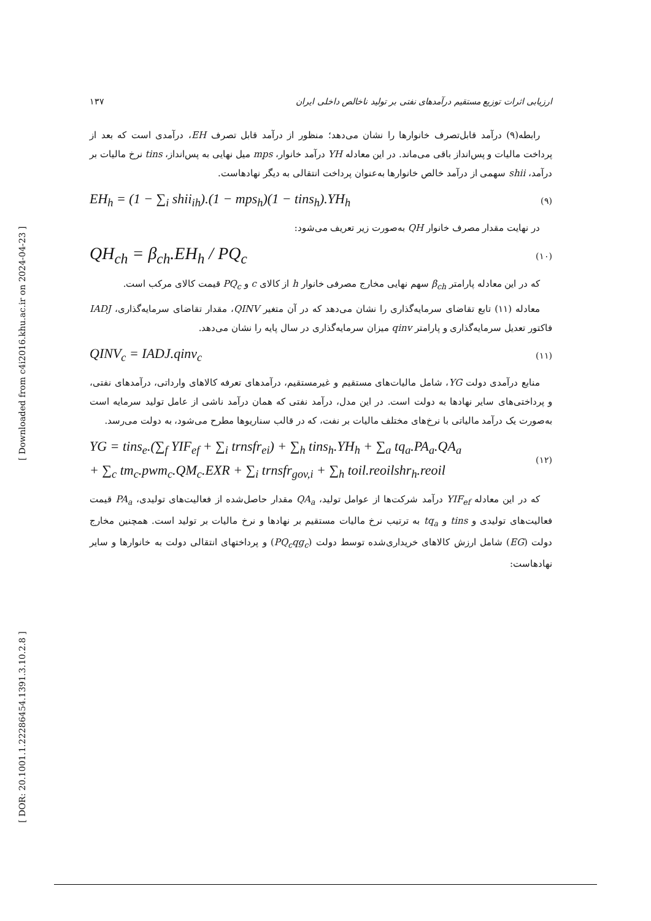[ Downloaded from c4i2016.khu.ac.ir on 2024-04-23 ]
[ DOR: 20.1001.1.22286454.1391.3.10.2.8 ]
ارزیابی اثرات توزیع مستقیم درآمدهای نفتی بر تولید ناخالص داخلی ایران ۱۳۷
رابطه(۹) درآمد قابل‌تصرف خانوارها را نشان می‌دهد؛ منظور از درآمد قابل تصرف EH، درآمدی است که بعد از پرداخت مالیات و پس‌انداز باقی می‌ماند. در این معادله YH درآمد خانوار، mps میل نهایی به پس‌انداز، tins نرخ مالیات بر درآمد، shii سهمی از درآمد خالص خانوارها به‌عنوان پرداخت انتقالی به دیگر نهادهاست.
EH<sub>h</sub> = (1 − ∑<sub>i</sub> shii<sub>ih</sub>).(1 − mps<sub>h</sub>)(1 − tins<sub>h</sub>).YH<sub>h</sub> (۹)
در نهایت مقدار مصرف خانوار QH به‌صورت زیر تعریف می‌شود:
QH<sub>ch</sub> = β<sub>ch</sub>.EH<sub>h</sub> / PQ<sub>c</sub> (۱۰)
که در این معادله پارامتر β<sub>ch</sub> سهم نهایی مخارج مصرفی خانوار h از کالای c و PQ<sub>c</sub> قیمت کالای مرکب است.
معادله (۱۱) تابع تقاضای سرمایه‌گذاری را نشان می‌دهد که در آن متغیر QINV، مقدار تقاضای سرمایه‌گذاری، IADJ فاکتور تعدیل سرمایه‌گذاری و پارامتر qinv میزان سرمایه‌گذاری در سال پایه را نشان می‌دهد.
QINV<sub>c</sub> = IADJ.qinv<sub>c</sub> (۱۱)
منابع درآمدی دولت YG، شامل مالیات‌های مستقیم و غیرمستقیم، درآمدهای تعرفه کالاهای وارداتی، درآمدهای نفتی، و پرداختی‌های سایر نهادها به دولت است. در این مدل، درآمد نفتی که همان درآمد ناشی از عامل تولید سرمایه است به‌صورت یک درآمد مالیاتی با نرخ‌های مختلف مالیات بر نفت، که در قالب سناریوها مطرح می‌شود، به دولت می‌رسد.
YG = tins<sub>e</sub>.(∑<sub>f</sub> YIF<sub>ef</sub> + ∑<sub>i</sub> trnsfr<sub>ei</sub>) + ∑<sub>h</sub> tins<sub>h</sub>.YH<sub>h</sub> + ∑<sub>a</sub> tq<sub>a</sub>.PA<sub>a</sub>.QA<sub>a</sub>
+ ∑<sub>c</sub> tm<sub>c</sub>.pwm<sub>c</sub>.QM<sub>c</sub>.EXR + ∑<sub>i</sub> trnsfr<sub>gov,i</sub> + ∑<sub>h</sub> toil.reoilshr<sub>h</sub>.reoil (۱۲)
که در این معادله YIF<sub>ef</sub> درآمد شرکت‌ها از عوامل تولید، QA<sub>a</sub> مقدار حاصل‌شده از فعالیت‌های تولیدی، PA<sub>a</sub> قیمت فعالیت‌های تولیدی و tins و tq<sub>a</sub> به ترتیب نرخ مالیات مستقیم بر نهادها و نرخ مالیات بر تولید است. همچنین مخارج دولت (EG) شامل ارزش کالاهای خریداری‌شده توسط دولت (PQ<sub>c</sub>qg<sub>c</sub>) و پرداختهای انتقالی دولت به خانوارها و سایر نهادهاست: